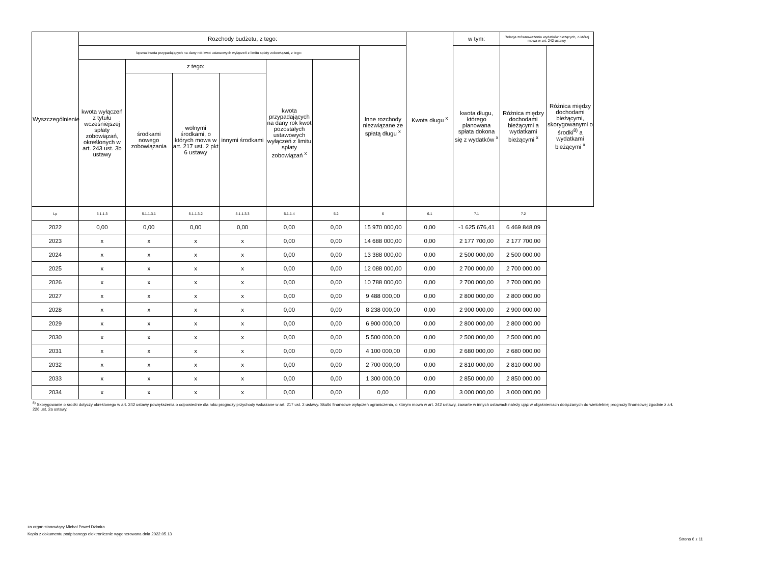| Wyszczególnienie | Rozchody budżetu, z tego: | | | | | | | Kwota długu <sup>x</sup> | w tym: | Relacja zrównoważenia wydatków bieżących, o której mowa w art. 242 ustawy | |
| --- | --- | --- | --- | --- | --- | --- | --- | --- | --- | --- | --- |
| | łączna kwota przypadających na dany rok kwot ustawowych wyłączeń z limitu spłaty zobowiązań, z tego: | | | | | | Inne rozchody niezwiązane ze spłatą długu <sup>x</sup> | | kwota długu, którego planowana spłata dokona się z wydatków <sup>x</sup> | Różnica między dochodami bieżącymi a wydatkami bieżącymi <sup>x</sup> | Różnica między dochodami bieżącymi, skorygowanymi o środki<sup>8)</sup> a wydatkami bieżącymi <sup>x</sup> |
| | kwota wyłączeń z tytułu wcześniejszej spłaty zobowiązań, określonych w art. 243 ust. 3b ustawy | z tego: | | | kwota przypadających na dany rok kwot pozostałych ustawowych wyłączeń z limitu spłaty zobowiązań <sup>x</sup> | | | | | | |
| | | środkami nowego zobowiązania | wolnymi środkami, o których mowa w art. 217 ust. 2 pkt 6 ustawy | innymi środkami | | | | | | | |
| Lp | 5.1.1.3 | 5.1.1.3.1 | 5.1.1.3.2 | 5.1.1.3.3 | 5.1.1.4 | 5.2 | 6 | 6.1 | 7.1 | 7.2 | |
| 2022 | 0,00 | 0,00 | 0,00 | 0,00 | 0,00 | 0,00 | 15 970 000,00 | 0,00 | -1 625 676,41 | 6 469 848,09 | |
| 2023 | x | x | x | x | 0,00 | 0,00 | 14 688 000,00 | 0,00 | 2 177 700,00 | 2 177 700,00 | |
| 2024 | x | x | x | x | 0,00 | 0,00 | 13 388 000,00 | 0,00 | 2 500 000,00 | 2 500 000,00 | |
| 2025 | x | x | x | x | 0,00 | 0,00 | 12 088 000,00 | 0,00 | 2 700 000,00 | 2 700 000,00 | |
| 2026 | x | x | x | x | 0,00 | 0,00 | 10 788 000,00 | 0,00 | 2 700 000,00 | 2 700 000,00 | |
| 2027 | x | x | x | x | 0,00 | 0,00 | 9 488 000,00 | 0,00 | 2 800 000,00 | 2 800 000,00 | |
| 2028 | x | x | x | x | 0,00 | 0,00 | 8 238 000,00 | 0,00 | 2 900 000,00 | 2 900 000,00 | |
| 2029 | x | x | x | x | 0,00 | 0,00 | 6 900 000,00 | 0,00 | 2 800 000,00 | 2 800 000,00 | |
| 2030 | x | x | x | x | 0,00 | 0,00 | 5 500 000,00 | 0,00 | 2 500 000,00 | 2 500 000,00 | |
| 2031 | x | x | x | x | 0,00 | 0,00 | 4 100 000,00 | 0,00 | 2 680 000,00 | 2 680 000,00 | |
| 2032 | x | x | x | x | 0,00 | 0,00 | 2 700 000,00 | 0,00 | 2 810 000,00 | 2 810 000,00 | |
| 2033 | x | x | x | x | 0,00 | 0,00 | 1 300 000,00 | 0,00 | 2 850 000,00 | 2 850 000,00 | |
| 2034 | x | x | x | x | 0,00 | 0,00 | 0,00 | 0,00 | 3 000 000,00 | 3 000 000,00 | |
<sup>8)</sup> Skorygowanie o środki dotyczy określonego w art. 242 ustawy powiększenia o odpowiednie dla roku prognozy przychody wskazane w art. 217 ust. 2 ustawy. Skutki finansowe wyłączeń ograniczenia, o którym mowa w art. 242 ustawy, zawarte w innych ustawach należy ująć w objaśnieniach dołączanych do wieloletniej prognozy finansowej zgodnie z art. 226 ust. 2a ustawy.
za organ stanowiący Michał Paweł Dzimira
Kopia z dokumentu podpisanego elektronicznie wygenerowana dnia 2022.05.13
Strona 6 z 11